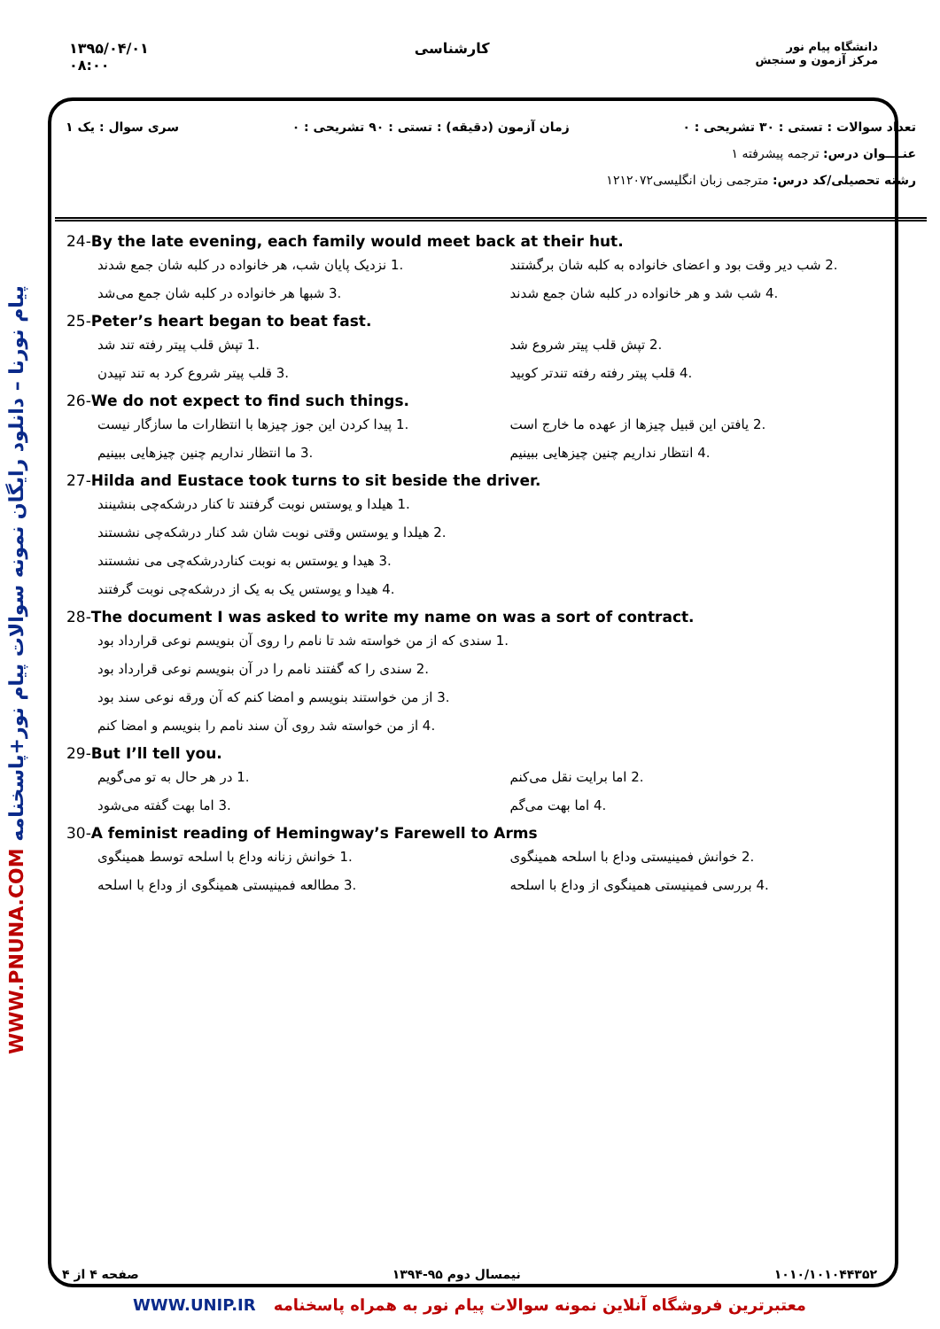۱۳۹۵/۰۴/۰۱
۰۸:۰۰
کارشناسی
دانشگاه پیام نور
مرکز آزمون و سنجش
WWW.PNUNA.COM پیام نورنا – دانلود رایگان نمونه سوالات پیام نور+پاسخنامه
تعداد سوالات : تستی : ۳۰ تشریحی : ۰
زمان آزمون (دقیقه) : تستی : ۹۰ تشریحی : ۰
سری سوال : یک ۱
عنــــوان درس: ترجمه پیشرفته ۱
رشته تحصیلی/کد درس: مترجمی زبان انگلیسی۱۲۱۲۰۷۲
24-By the late evening, each family would meet back at their hut.
1. نزدیک پایان شب، هر خانواده در کلبه شان جمع شدند
2. شب دیر وقت بود و اعضای خانواده به کلبه شان برگشتند
3. شبها هر خانواده در کلبه شان جمع می‌شد
4. شب شد و هر خانواده در کلبه شان جمع شدند
25-Peter’s heart began to beat fast.
1. تپش قلب پیتر رفته تند شد
2. تپش قلب پیتر شروع شد
3. قلب پیتر شروع کرد به تند تپیدن
4. قلب پیتر رفته رفته تندتر کوبید
26-We do not expect to find such things.
1. پیدا کردن این جوز چیزها با انتظارات ما سازگار نیست
2. یافتن این قبیل چیزها از عهده ما خارج است
3. ما انتظار نداریم چنین چیزهایی ببینیم
4. انتظار نداریم چنین چیزهایی ببینیم
27-Hilda and Eustace took turns to sit beside the driver.
1. هیلدا و یوستس نوبت گرفتند تا کنار درشکه‌چی بنشینند
2. هیلدا و یوستس وقتی نوبت شان شد کنار درشکه‌چی نشستند
3. هیدا و یوستس به نوبت کناردرشکه‌چی می نشستند
4. هیدا و یوستس یک به یک از درشکه‌چی نوبت گرفتند
28-The document I was asked to write my name on was a sort of contract.
1. سندی که از من خواسته شد تا نامم را روی آن بنویسم نوعی قرارداد بود
2. سندی را که گفتند نامم را در آن بنویسم نوعی قرارداد بود
3. از من خواستند بنویسم و امضا کنم که آن ورقه نوعی سند بود
4. از من خواسته شد روی آن سند نامم را بنویسم و امضا کنم
29-But I’ll tell you.
1. در هر حال به تو می‌گویم
2. اما برایت نقل می‌کنم
3. اما بهت گفته می‌شود
4. اما بهت می‌گم
30-A feminist reading of Hemingway’s Farewell to Arms
1. خوانش زنانه وداع با اسلحه توسط همینگوی
2. خوانش فمینیستی وداع با اسلحه همینگوی
3. مطالعه فمینیستی همینگوی از وداع با اسلحه
4. بررسی فمینیستی همینگوی از وداع با اسلحه
۱۰۱۰/۱۰۱۰۴۴۳۵۲ نیمسال دوم ۹۵-۱۳۹۴ صفحه ۴ از ۴
WWW.UNIP.IR معتبرترین فروشگاه آنلاین نمونه سوالات پیام نور به همراه پاسخنامه